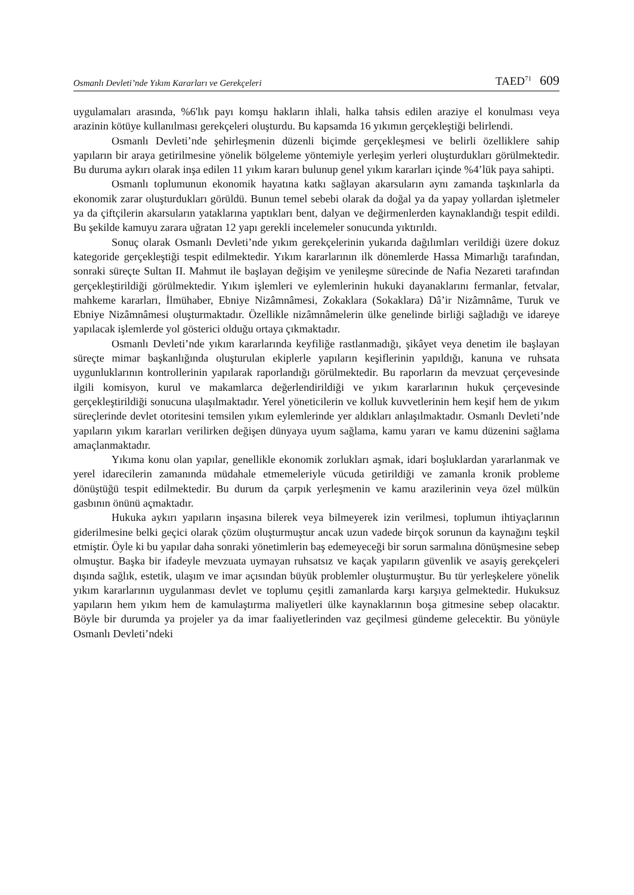Osmanlı Devleti’nde Yıkım Kararları ve Gerekçeleri TAED<sup>71</sup> 609
uygulamaları arasında, %6'lık payı komşu hakların ihlali, halka tahsis edilen araziye el konulması veya arazinin kötüye kullanılması gerekçeleri oluşturdu. Bu kapsamda 16 yıkımın gerçekleştiği belirlendi.
Osmanlı Devleti’nde şehirleşmenin düzenli biçimde gerçekleşmesi ve belirli özelliklere sahip yapıların bir araya getirilmesine yönelik bölgeleme yöntemiyle yerleşim yerleri oluşturdukları görülmektedir. Bu duruma aykırı olarak inşa edilen 11 yıkım kararı bulunup genel yıkım kararları içinde %4’lük paya sahipti.
Osmanlı toplumunun ekonomik hayatına katkı sağlayan akarsuların aynı zamanda taşkınlarla da ekonomik zarar oluşturdukları görüldü. Bunun temel sebebi olarak da doğal ya da yapay yollardan işletmeler ya da çiftçilerin akarsuların yataklarına yaptıkları bent, dalyan ve değirmenlerden kaynaklandığı tespit edildi. Bu şekilde kamuyu zarara uğratan 12 yapı gerekli incelemeler sonucunda yıktırıldı.
Sonuç olarak Osmanlı Devleti’nde yıkım gerekçelerinin yukarıda dağılımları verildiği üzere dokuz kategoride gerçekleştiği tespit edilmektedir. Yıkım kararlarının ilk dönemlerde Hassa Mimarlığı tarafından, sonraki süreçte Sultan II. Mahmut ile başlayan değişim ve yenileşme sürecinde de Nafia Nezareti tarafından gerçekleştirildiği görülmektedir. Yıkım işlemleri ve eylemlerinin hukuki dayanaklarını fermanlar, fetvalar, mahkeme kararları, İlmühaber, Ebniye Nizâmnâmesi, Zokaklara (Sokaklara) Dâ’ir Nizâmnâme, Turuk ve Ebniye Nizâmnâmesi oluşturmaktadır. Özellikle nizâmnâmelerin ülke genelinde birliği sağladığı ve idareye yapılacak işlemlerde yol gösterici olduğu ortaya çıkmaktadır.
Osmanlı Devleti’nde yıkım kararlarında keyfiliğe rastlanmadığı, şikâyet veya denetim ile başlayan süreçte mimar başkanlığında oluşturulan ekiplerle yapıların keşiflerinin yapıldığı, kanuna ve ruhsata uygunluklarının kontrollerinin yapılarak raporlandığı görülmektedir. Bu raporların da mevzuat çerçevesinde ilgili komisyon, kurul ve makamlarca değerlendirildiği ve yıkım kararlarının hukuk çerçevesinde gerçekleştirildiği sonucuna ulaşılmaktadır. Yerel yöneticilerin ve kolluk kuvvetlerinin hem keşif hem de yıkım süreçlerinde devlet otoritesini temsilen yıkım eylemlerinde yer aldıkları anlaşılmaktadır. Osmanlı Devleti’nde yapıların yıkım kararları verilirken değişen dünyaya uyum sağlama, kamu yararı ve kamu düzenini sağlama amaçlanmaktadır.
Yıkıma konu olan yapılar, genellikle ekonomik zorlukları aşmak, idari boşluklardan yararlanmak ve yerel idarecilerin zamanında müdahale etmemeleriyle vücuda getirildiği ve zamanla kronik probleme dönüştüğü tespit edilmektedir. Bu durum da çarpık yerleşmenin ve kamu arazilerinin veya özel mülkün gasbının önünü açmaktadır.
Hukuka aykırı yapıların inşasına bilerek veya bilmeyerek izin verilmesi, toplumun ihtiyaçlarının giderilmesine belki geçici olarak çözüm oluşturmuştur ancak uzun vadede birçok sorunun da kaynağını teşkil etmiştir. Öyle ki bu yapılar daha sonraki yönetimlerin baş edemeyeceği bir sorun sarmalına dönüşmesine sebep olmuştur. Başka bir ifadeyle mevzuata uymayan ruhsatsız ve kaçak yapıların güvenlik ve asayiş gerekçeleri dışında sağlık, estetik, ulaşım ve imar açısından büyük problemler oluşturmuştur. Bu tür yerleşkelere yönelik yıkım kararlarının uygulanması devlet ve toplumu çeşitli zamanlarda karşı karşıya gelmektedir. Hukuksuz yapıların hem yıkım hem de kamulaştırma maliyetleri ülke kaynaklarının boşa gitmesine sebep olacaktır. Böyle bir durumda ya projeler ya da imar faaliyetlerinden vaz geçilmesi gündeme gelecektir. Bu yönüyle Osmanlı Devleti’ndeki